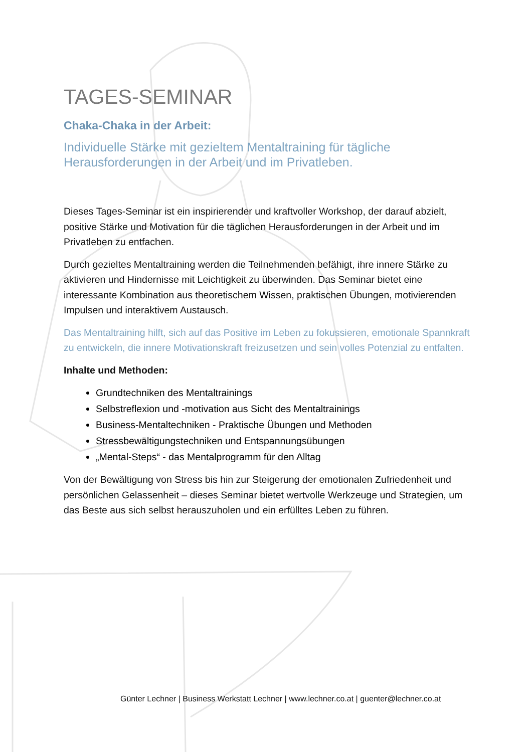TAGES-SEMINAR
Chaka-Chaka in der Arbeit:
Individuelle Stärke mit gezieltem Mentaltraining für tägliche Herausforderungen in der Arbeit und im Privatleben.
Dieses Tages-Seminar ist ein inspirierender und kraftvoller Workshop, der darauf abzielt, positive Stärke und Motivation für die täglichen Herausforderungen in der Arbeit und im Privatleben zu entfachen.
Durch gezieltes Mentaltraining werden die Teilnehmenden befähigt, ihre innere Stärke zu aktivieren und Hindernisse mit Leichtigkeit zu überwinden. Das Seminar bietet eine interessante Kombination aus theoretischem Wissen, praktischen Übungen, motivierenden Impulsen und interaktivem Austausch.
Das Mentaltraining hilft, sich auf das Positive im Leben zu fokussieren, emotionale Spannkraft zu entwickeln, die innere Motivationskraft freizusetzen und sein volles Potenzial zu entfalten.
Inhalte und Methoden:
Grundtechniken des Mentaltrainings
Selbstreflexion und -motivation aus Sicht des Mentaltrainings
Business-Mentaltechniken - Praktische Übungen und Methoden
Stressbewältigungstechniken und Entspannungsübungen
„Mental-Steps“ - das Mentalprogramm für den Alltag
Von der Bewältigung von Stress bis hin zur Steigerung der emotionalen Zufriedenheit und persönlichen Gelassenheit – dieses Seminar bietet wertvolle Werkzeuge und Strategien, um das Beste aus sich selbst herauszuholen und ein erfülltes Leben zu führen.
Günter Lechner | Business Werkstatt Lechner | www.lechner.co.at | guenter@lechner.co.at